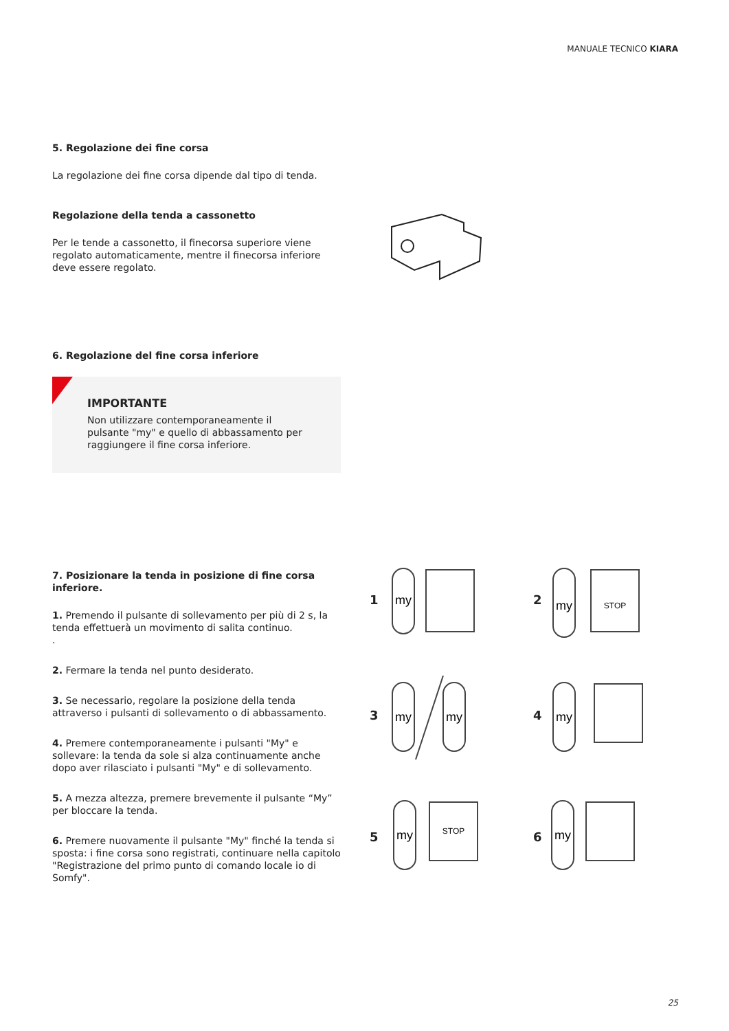MANUALE TECNICO KIARA
5. Regolazione dei fine corsa
La regolazione dei fine corsa dipende dal tipo di tenda.
Regolazione della tenda a cassonetto
Per le tende a cassonetto, il finecorsa superiore viene regolato automaticamente, mentre il finecorsa inferiore deve essere regolato.
6. Regolazione del fine corsa inferiore
IMPORTANTE
Non utilizzare contemporaneamente il pulsante "my" e quello di abbassamento per raggiungere il fine corsa inferiore.
7. Posizionare la tenda in posizione di fine corsa inferiore.
1. Premendo il pulsante di sollevamento per più di 2 s, la tenda effettuerà un movimento di salita continuo.
.
2. Fermare la tenda nel punto desiderato.
3. Se necessario, regolare la posizione della tenda attraverso i pulsanti di sollevamento o di abbassamento.
4. Premere contemporaneamente i pulsanti "My" e sollevare: la tenda da sole si alza continuamente anche dopo aver rilasciato i pulsanti "My" e di sollevamento.
5. A mezza altezza, premere brevemente il pulsante “My” per bloccare la tenda.
6. Premere nuovamente il pulsante "My" finché la tenda si sposta: i fine corsa sono registrati, continuare nella capitolo "Registrazione del primo punto di comando locale io di Somfy".
1 2
3 4
5 6
my
my
my
my
my
my
my
STOP
STOP
25